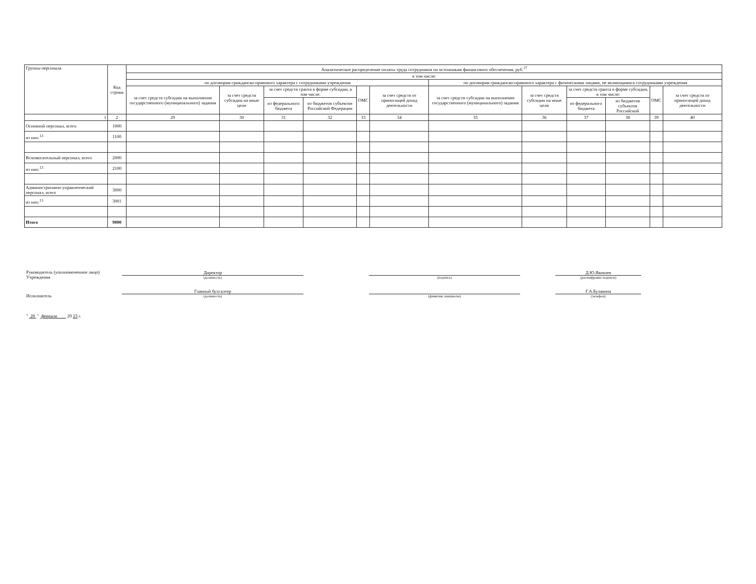| Группы персонала | Код строки | Аналитическое распределение оплаты труда сотрудников по источникам финансового обеспечения, руб.<sup>17</sup> | | | | | | | | | | | |
| --- | --- | --- | --- | --- | --- | --- | --- | --- | --- | --- | --- | --- | --- |
| | | в том числе: | | | | | | | | | | | |
| | | по договорам гражданско-правового характера с сотрудниками учреждения | | | | | | по договорам гражданско-правового характера с физическими лицами, не являющимися сотрудниками учреждения | | | | | |
| | | за счет средств субсидии на выполнение государственного (муниципального) задания | за счет средств субсидии на иные цели | за счет средств гранта в форме субсидии, в том числе: | | ОМС | за счет средств от приносящей доход деятельности | за счет средств субсидии на выполнение государственного (муниципального) задания | за счет средств субсидии на иные цели | за счет средств гранта в форме субсидии, в том числе: | | ОМС | за счет средств от приносящей доход деятельности |
| | | | | из федерального бюджета | из бюджетов субъектов Российской Федерации | | | | | из федерального бюджета | из бюджетов субъектов Российской | | |
| 1 | 2 | 29 | 30 | 31 | 32 | 33 | 34 | 35 | 36 | 37 | 38 | 39 | 40 |
| Основной персонал, всего | 1000 | | | | | | | | | | | | |
| из них:<sup>13</sup> | 1100 | | | | | | | | | | | | |
| Вспомогательный персонал, всего | 2000 | | | | | | | | | | | | |
| из них:<sup>13</sup> | 2100 | | | | | | | | | | | | |
| Административно-управленческий персонал, всего | 3000 | | | | | | | | | | | | |
| из них:<sup>13</sup> | 3001 | | | | | | | | | | | | |
| Итого | 9000 | | | | | | | | | | | | |
Руководитель (уполномоченное лицо) Учреждения
Директор
(должность)
(подпись)
Д.Ю.Яковлев
(расшифровка подписи)
Исполнитель
Главный бухгалтер
(должность)
(фамилия, инициалы)
Г.А.Булавина
(телефон)
" 28 " февраля 20 23 г.